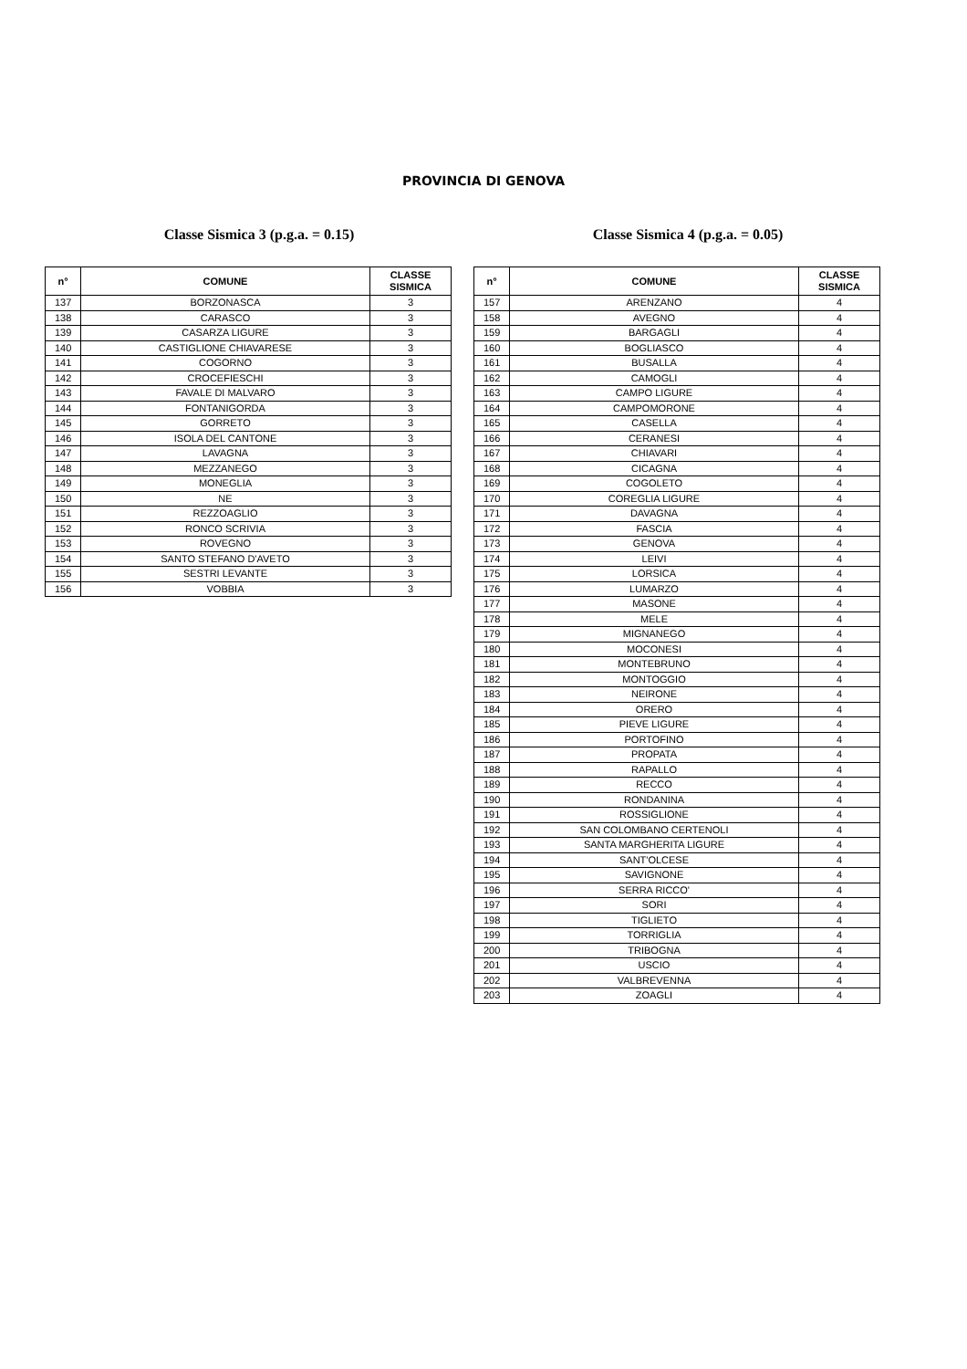PROVINCIA DI GENOVA
Classe Sismica 3 (p.g.a. = 0.15)
| n° | COMUNE | CLASSE SISMICA |
| --- | --- | --- |
| 137 | BORZONASCA | 3 |
| 138 | CARASCO | 3 |
| 139 | CASARZA LIGURE | 3 |
| 140 | CASTIGLIONE CHIAVARESE | 3 |
| 141 | COGORNO | 3 |
| 142 | CROCEFIESCHI | 3 |
| 143 | FAVALE DI MALVARO | 3 |
| 144 | FONTANIGORDA | 3 |
| 145 | GORRETO | 3 |
| 146 | ISOLA DEL CANTONE | 3 |
| 147 | LAVAGNA | 3 |
| 148 | MEZZANEGO | 3 |
| 149 | MONEGLIA | 3 |
| 150 | NE | 3 |
| 151 | REZZOAGLIO | 3 |
| 152 | RONCO SCRIVIA | 3 |
| 153 | ROVEGNO | 3 |
| 154 | SANTO STEFANO D'AVETO | 3 |
| 155 | SESTRI LEVANTE | 3 |
| 156 | VOBBIA | 3 |
Classe Sismica 4 (p.g.a. = 0.05)
| n° | COMUNE | CLASSE SISMICA |
| --- | --- | --- |
| 157 | ARENZANO | 4 |
| 158 | AVEGNO | 4 |
| 159 | BARGAGLI | 4 |
| 160 | BOGLIASCO | 4 |
| 161 | BUSALLA | 4 |
| 162 | CAMOGLI | 4 |
| 163 | CAMPO LIGURE | 4 |
| 164 | CAMPOMORONE | 4 |
| 165 | CASELLA | 4 |
| 166 | CERANESI | 4 |
| 167 | CHIAVARI | 4 |
| 168 | CICAGNA | 4 |
| 169 | COGOLETO | 4 |
| 170 | COREGLIA LIGURE | 4 |
| 171 | DAVAGNA | 4 |
| 172 | FASCIA | 4 |
| 173 | GENOVA | 4 |
| 174 | LEIVI | 4 |
| 175 | LORSICA | 4 |
| 176 | LUMARZO | 4 |
| 177 | MASONE | 4 |
| 178 | MELE | 4 |
| 179 | MIGNANEGO | 4 |
| 180 | MOCONESI | 4 |
| 181 | MONTEBRUNO | 4 |
| 182 | MONTOGGIO | 4 |
| 183 | NEIRONE | 4 |
| 184 | ORERO | 4 |
| 185 | PIEVE LIGURE | 4 |
| 186 | PORTOFINO | 4 |
| 187 | PROPATA | 4 |
| 188 | RAPALLO | 4 |
| 189 | RECCO | 4 |
| 190 | RONDANINA | 4 |
| 191 | ROSSIGLIONE | 4 |
| 192 | SAN COLOMBANO CERTENOLI | 4 |
| 193 | SANTA MARGHERITA LIGURE | 4 |
| 194 | SANT'OLCESE | 4 |
| 195 | SAVIGNONE | 4 |
| 196 | SERRA RICCO' | 4 |
| 197 | SORI | 4 |
| 198 | TIGLIETO | 4 |
| 199 | TORRIGLIA | 4 |
| 200 | TRIBOGNA | 4 |
| 201 | USCIO | 4 |
| 202 | VALBREVENNA | 4 |
| 203 | ZOAGLI | 4 |